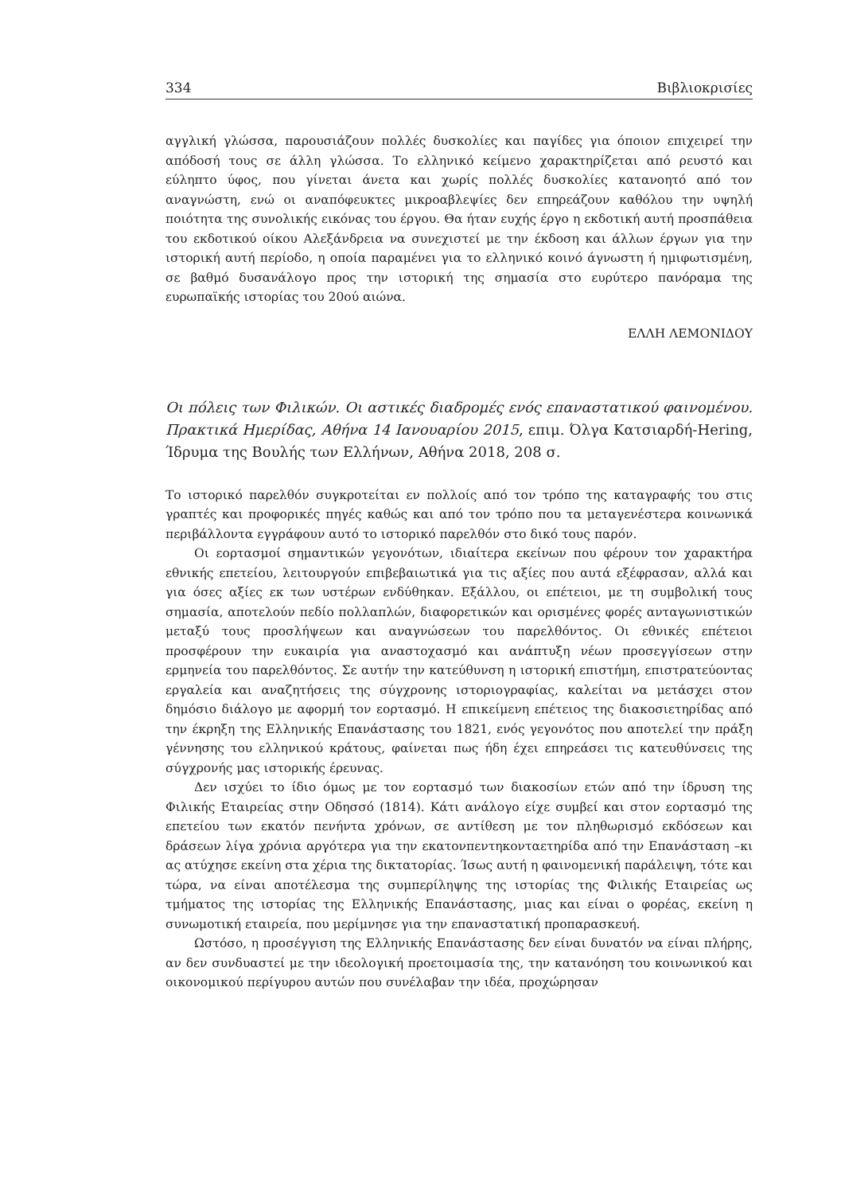334 Βιβλιοκρισίες
αγγλική γλώσσα, παρουσιάζουν πολλές δυσκολίες και παγίδες για όποιον επιχειρεί την απόδοσή τους σε άλλη γλώσσα. Το ελληνικό κείμενο χαρακτηρίζεται από ρευστό και εύληπτο ύφος, που γίνεται άνετα και χωρίς πολλές δυσκολίες κατανοητό από τον αναγνώστη, ενώ οι αναπόφευκτες μικροαβλεψίες δεν επηρεάζουν καθόλου την υψηλή ποιότητα της συνολικής εικόνας του έργου. Θα ήταν ευχής έργο η εκδοτική αυτή προσπάθεια του εκδοτικού οίκου Αλεξάνδρεια να συνεχιστεί με την έκδοση και άλλων έργων για την ιστορική αυτή περίοδο, η οποία παραμένει για το ελληνικό κοινό άγνωστη ή ημιφωτισμένη, σε βαθμό δυσανάλογο προς την ιστορική της σημασία στο ευρύτερο πανόραμα της ευρωπαϊκής ιστορίας του 20ού αιώνα.
ΕΛΛΗ ΛΕΜΟΝΙΔΟΥ
Οι πόλεις των Φιλικών. Οι αστικές διαδρομές ενός επαναστατικού φαινομένου. Πρακτικά Ημερίδας, Αθήνα 14 Ιανουαρίου 2015, επιμ. Όλγα Κατσιαρδή-Hering, Ίδρυμα της Βουλής των Ελλήνων, Αθήνα 2018, 208 σ.
Το ιστορικό παρελθόν συγκροτείται εν πολλοίς από τον τρόπο της καταγραφής του στις γραπτές και προφορικές πηγές καθώς και από τον τρόπο που τα μεταγενέστερα κοινωνικά περιβάλλοντα εγγράφουν αυτό το ιστορικό παρελθόν στο δικό τους παρόν.
Οι εορτασμοί σημαντικών γεγονότων, ιδιαίτερα εκείνων που φέρουν τον χαρακτήρα εθνικής επετείου, λειτουργούν επιβεβαιωτικά για τις αξίες που αυτά εξέφρασαν, αλλά και για όσες αξίες εκ των υστέρων ενδύθηκαν. Εξάλλου, οι επέτειοι, με τη συμβολική τους σημασία, αποτελούν πεδίο πολλαπλών, διαφορετικών και ορισμένες φορές ανταγωνιστικών μεταξύ τους προσλήψεων και αναγνώσεων του παρελθόντος. Οι εθνικές επέτειοι προσφέρουν την ευκαιρία για αναστοχασμό και ανάπτυξη νέων προσεγγίσεων στην ερμηνεία του παρελθόντος. Σε αυτήν την κατεύθυνση η ιστορική επιστήμη, επιστρατεύοντας εργαλεία και αναζητήσεις της σύγχρονης ιστοριογραφίας, καλείται να μετάσχει στον δημόσιο διάλογο με αφορμή τον εορτασμό. Η επικείμενη επέτειος της διακοσιετηρίδας από την έκρηξη της Ελληνικής Επανάστασης του 1821, ενός γεγονότος που αποτελεί την πράξη γέννησης του ελληνικού κράτους, φαίνεται πως ήδη έχει επηρεάσει τις κατευθύνσεις της σύγχρονής μας ιστορικής έρευνας.
Δεν ισχύει το ίδιο όμως με τον εορτασμό των διακοσίων ετών από την ίδρυση της Φιλικής Εταιρείας στην Οδησσό (1814). Κάτι ανάλογο είχε συμβεί και στον εορτασμό της επετείου των εκατόν πενήντα χρόνων, σε αντίθεση με τον πληθωρισμό εκδόσεων και δράσεων λίγα χρόνια αργότερα για την εκατονπεντηκονταετηρίδα από την Επανάσταση –κι ας ατύχησε εκείνη στα χέρια της δικτατορίας. Ίσως αυτή η φαινομενική παράλειψη, τότε και τώρα, να είναι αποτέλεσμα της συμπερίληψης της ιστορίας της Φιλικής Εταιρείας ως τμήματος της ιστορίας της Ελληνικής Επανάστασης, μιας και είναι ο φορέας, εκείνη η συνωμοτική εταιρεία, που μερίμνησε για την επαναστατική προπαρασκευή.
Ωστόσο, η προσέγγιση της Ελληνικής Επανάστασης δεν είναι δυνατόν να είναι πλήρης, αν δεν συνδυαστεί με την ιδεολογική προετοιμασία της, την κατανόηση του κοινωνικού και οικονομικού περίγυρου αυτών που συνέλαβαν την ιδέα, προχώρησαν